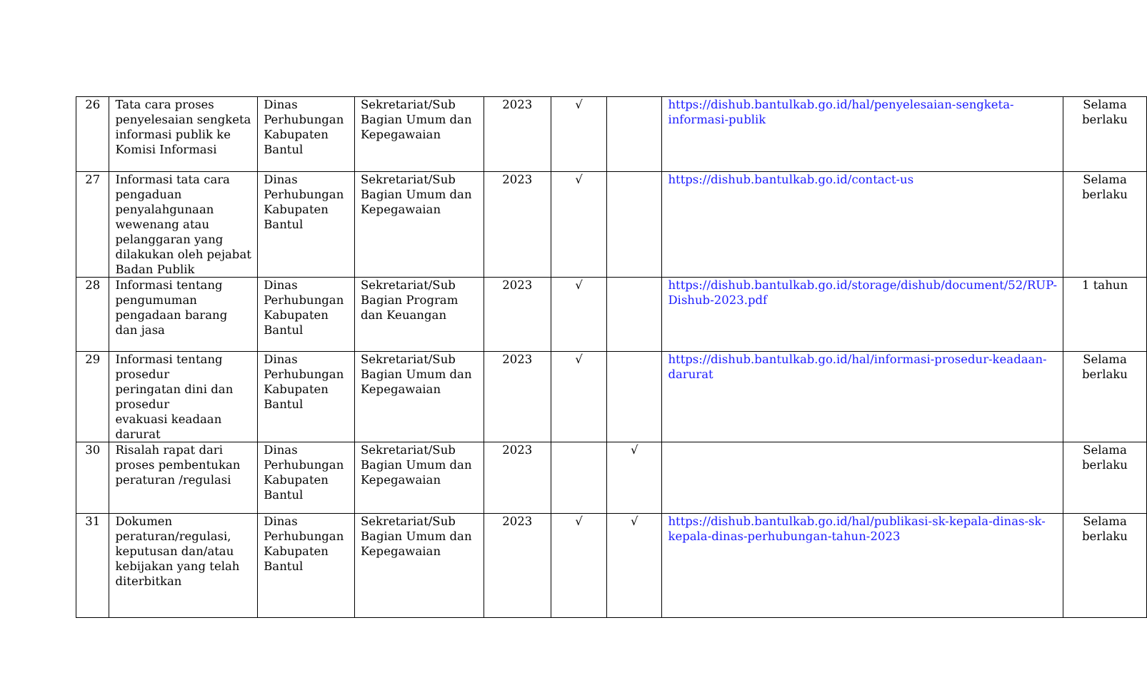| 26 | Tata cara proses penyelesaian sengketa informasi publik ke Komisi Informasi | Dinas Perhubungan Kabupaten Bantul | Sekretariat/Sub Bagian Umum dan Kepegawaian | 2023 | √ | | https://dishub.bantulkab.go.id/hal/penyelesaian-sengketa-informasi-publik | Selama berlaku |
| 27 | Informasi tata cara pengaduan penyalahgunaan wewenang atau pelanggaran yang dilakukan oleh pejabat Badan Publik | Dinas Perhubungan Kabupaten Bantul | Sekretariat/Sub Bagian Umum dan Kepegawaian | 2023 | √ | | https://dishub.bantulkab.go.id/contact-us | Selama berlaku |
| 28 | Informasi tentang pengumuman pengadaan barang dan jasa | Dinas Perhubungan Kabupaten Bantul | Sekretariat/Sub Bagian Program dan Keuangan | 2023 | √ | | https://dishub.bantulkab.go.id/storage/dishub/document/52/RUP-Dishub-2023.pdf | 1 tahun |
| 29 | Informasi tentang prosedur peringatan dini dan prosedur evakuasi keadaan darurat | Dinas Perhubungan Kabupaten Bantul | Sekretariat/Sub Bagian Umum dan Kepegawaian | 2023 | √ | | https://dishub.bantulkab.go.id/hal/informasi-prosedur-keadaan-darurat | Selama berlaku |
| 30 | Risalah rapat dari proses pembentukan peraturan /regulasi | Dinas Perhubungan Kabupaten Bantul | Sekretariat/Sub Bagian Umum dan Kepegawaian | 2023 | | √ | | Selama berlaku |
| 31 | Dokumen peraturan/regulasi, keputusan dan/atau kebijakan yang telah diterbitkan | Dinas Perhubungan Kabupaten Bantul | Sekretariat/Sub Bagian Umum dan Kepegawaian | 2023 | √ | √ | https://dishub.bantulkab.go.id/hal/publikasi-sk-kepala-dinas-sk-kepala-dinas-perhubungan-tahun-2023 | Selama berlaku |